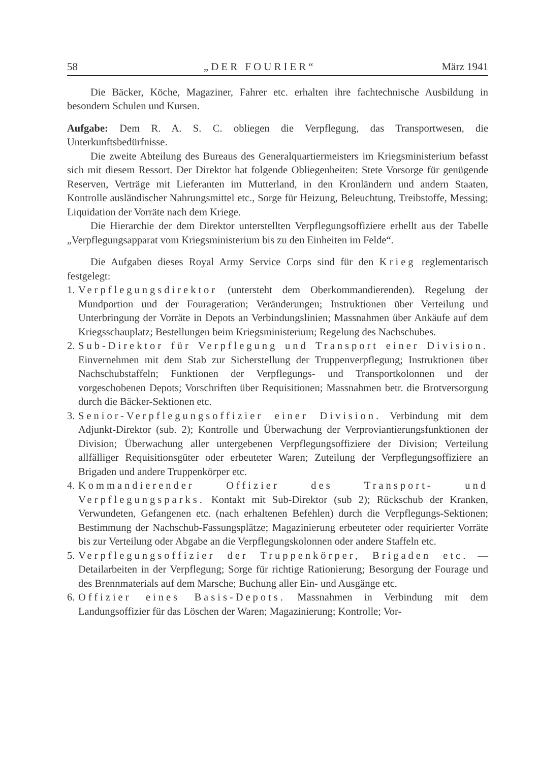58 „DER FOURIER“März 1941
Die Bäcker, Köche, Magaziner, Fahrer etc. erhalten ihre fachtechnische Ausbildung in besondern Schulen und Kursen.
Aufgabe: Dem R. A. S. C. obliegen die Verpflegung, das Transportwesen, die Unterkunftsbedürfnisse.
Die zweite Abteilung des Bureaus des Generalquartiermeisters im Kriegsministerium befasst sich mit diesem Ressort. Der Direktor hat folgende Obliegenheiten: Stete Vorsorge für genügende Reserven, Verträge mit Lieferanten im Mutterland, in den Kronländern und andern Staaten, Kontrolle ausländischer Nahrungsmittel etc., Sorge für Heizung, Beleuchtung, Treibstoffe, Messing; Liquidation der Vorräte nach dem Kriege.
Die Hierarchie der dem Direktor unterstellten Verpflegungsoffiziere erhellt aus der Tabelle „Verpflegungsapparat vom Kriegsministerium bis zu den Einheiten im Felde“.
Die Aufgaben dieses Royal Army Service Corps sind für den Krieg reglementarisch festgelegt:
1. Verpflegungsdirektor (untersteht dem Oberkommandierenden). Regelung der Mundportion und der Fourageration; Veränderungen; Instruktionen über Verteilung und Unterbringung der Vorräte in Depots an Verbindungslinien; Massnahmen über Ankäufe auf dem Kriegsschauplatz; Bestellungen beim Kriegsministerium; Regelung des Nachschubes.
2. Sub-Direktor für Verpflegung und Transport einer Division. Einvernehmen mit dem Stab zur Sicherstellung der Truppenverpflegung; Instruktionen über Nachschubstaffeln; Funktionen der Verpflegungs- und Transportkolonnen und der vorgeschobenen Depots; Vorschriften über Requisitionen; Massnahmen betr. die Brotversorgung durch die Bäcker-Sektionen etc.
3. Senior-Verpflegungsoffizier einer Division. Verbindung mit dem Adjunkt-Direktor (sub. 2); Kontrolle und Überwachung der Verproviantierungsfunktionen der Division; Überwachung aller untergebenen Verpflegungsoffiziere der Division; Verteilung allfälliger Requisitionsgüter oder erbeuteter Waren; Zuteilung der Verpflegungsoffiziere an Brigaden und andere Truppenkörper etc.
4. Kommandierender Offizier des Transport- und Verpflegungsparks. Kontakt mit Sub-Direktor (sub 2); Rückschub der Kranken, Verwundeten, Gefangenen etc. (nach erhaltenen Befehlen) durch die Verpflegungs-Sektionen; Bestimmung der Nachschub-Fassungsplätze; Magazinierung erbeuteter oder requirierter Vorräte bis zur Verteilung oder Abgabe an die Verpflegungskolonnen oder andere Staffeln etc.
5. Verpflegungsoffizier der Truppenkörper, Brigaden etc. — Detailarbeiten in der Verpflegung; Sorge für richtige Rationierung; Besorgung der Fourage und des Brennmaterials auf dem Marsche; Buchung aller Ein- und Ausgänge etc.
6. Offizier eines Basis-Depots. Massnahmen in Verbindung mit dem Landungsoffizier für das Löschen der Waren; Magazinierung; Kontrolle; Vor-